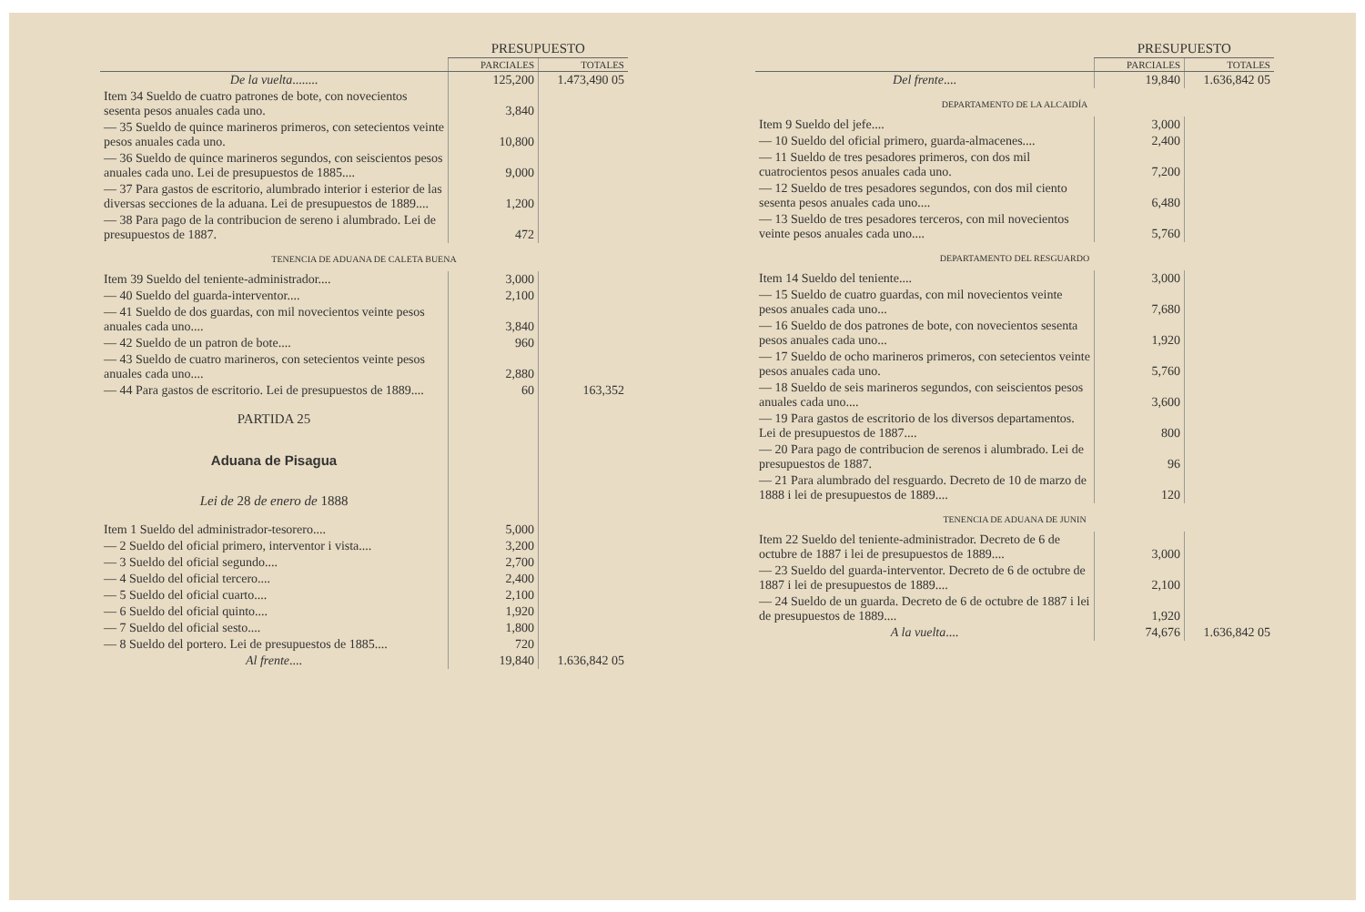| | PRESUPUESTO | |
| --- | --- | --- |
| | PARCIALES | TOTALES |
| De la vuelta ........ | 125,200 | 1.473,490 05 |
| Item 34 Sueldo de cuatro patrones de bote, con novecientos sesenta pesos anuales cada uno. | 3,840 | |
| — 35 Sueldo de quince marineros primeros, con setecientos veinte pesos anuales cada uno. | 10,800 | |
| — 36 Sueldo de quince marineros segundos, con seiscientos pesos anuales cada uno. Lei de presupuestos de 1885.... | 9,000 | |
| — 37 Para gastos de escritorio, alumbrado interior i esterior de las diversas secciones de la aduana. Lei de presupuestos de 1889.... | 1,200 | |
| — 38 Para pago de la contribucion de sereno i alumbrado. Lei de presupuestos de 1887. | 472 | |
| TENENCIA DE ADUANA DE CALETA BUENA | | |
| Item 39 Sueldo del teniente-administrador.... | 3,000 | |
| — 40 Sueldo del guarda-interventor.... | 2,100 | |
| — 41 Sueldo de dos guardas, con mil novecientos veinte pesos anuales cada uno.... | 3,840 | |
| — 42 Sueldo de un patron de bote.... | 960 | |
| — 43 Sueldo de cuatro marineros, con setecientos veinte pesos anuales cada uno.... | 2,880 | |
| — 44 Para gastos de escritorio. Lei de presupuestos de 1889.... | 60 | 163,352 |
| PARTIDA 25 | | |
| Aduana de Pisagua | | |
| Lei de 28 de enero de 1888 | | |
| Item 1 Sueldo del administrador-tesorero.... | 5,000 | |
| — 2 Sueldo del oficial primero, interventor i vista.... | 3,200 | |
| — 3 Sueldo del oficial segundo.... | 2,700 | |
| — 4 Sueldo del oficial tercero.... | 2,400 | |
| — 5 Sueldo del oficial cuarto.... | 2,100 | |
| — 6 Sueldo del oficial quinto.... | 1,920 | |
| — 7 Sueldo del oficial sesto.... | 1,800 | |
| — 8 Sueldo del portero. Lei de presupuestos de 1885.... | 720 | |
| Al frente .... | 19,840 | 1.636,842 05 |
| | PRESUPUESTO | |
| --- | --- | --- |
| | PARCIALES | TOTALES |
| Del frente .... | 19,840 | 1.636,842 05 |
| DEPARTAMENTO DE LA ALCAIDÍA | | |
| Item 9 Sueldo del jefe.... | 3,000 | |
| — 10 Sueldo del oficial primero, guarda-almacenes.... | 2,400 | |
| — 11 Sueldo de tres pesadores primeros, con dos mil cuatrocientos pesos anuales cada uno. | 7,200 | |
| — 12 Sueldo de tres pesadores segundos, con dos mil ciento sesenta pesos anuales cada uno.... | 6,480 | |
| — 13 Sueldo de tres pesadores terceros, con mil novecientos veinte pesos anuales cada uno.... | 5,760 | |
| DEPARTAMENTO DEL RESGUARDO | | |
| Item 14 Sueldo del teniente.... | 3,000 | |
| — 15 Sueldo de cuatro guardas, con mil novecientos veinte pesos anuales cada uno... | 7,680 | |
| — 16 Sueldo de dos patrones de bote, con novecientos sesenta pesos anuales cada uno... | 1,920 | |
| — 17 Sueldo de ocho marineros primeros, con setecientos veinte pesos anuales cada uno. | 5,760 | |
| — 18 Sueldo de seis marineros segundos, con seiscientos pesos anuales cada uno.... | 3,600 | |
| — 19 Para gastos de escritorio de los diversos departamentos. Lei de presupuestos de 1887.... | 800 | |
| — 20 Para pago de contribucion de serenos i alumbrado. Lei de presupuestos de 1887. | 96 | |
| — 21 Para alumbrado del resguardo. Decreto de 10 de marzo de 1888 i lei de presupuestos de 1889.... | 120 | |
| TENENCIA DE ADUANA DE JUNIN | | |
| Item 22 Sueldo del teniente-administrador. Decreto de 6 de octubre de 1887 i lei de presupuestos de 1889.... | 3,000 | |
| — 23 Sueldo del guarda-interventor. Decreto de 6 de octubre de 1887 i lei de presupuestos de 1889.... | 2,100 | |
| — 24 Sueldo de un guarda. Decreto de 6 de octubre de 1887 i lei de presupuestos de 1889.... | 1,920 | |
| A la vuelta .... | 74,676 | 1.636,842 05 |